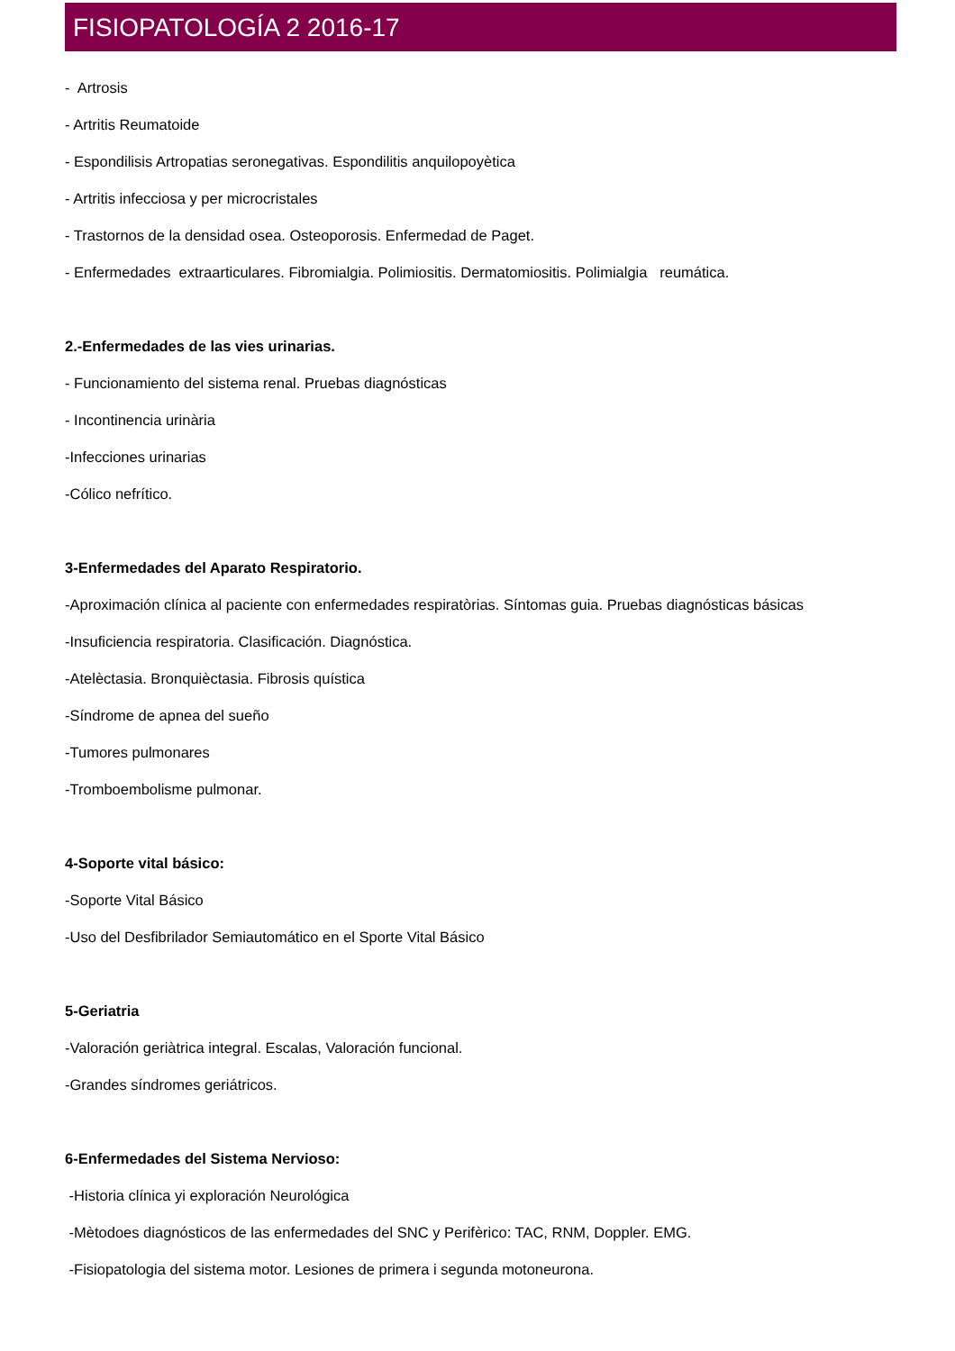FISIOPATOLOGÍA 2 2016-17
- Artrosis
- Artritis Reumatoide
- Espondilisis Artropatias seronegativas. Espondilitis anquilopoyètica
- Artritis infecciosa y per microcristales
- Trastornos de la densidad osea. Osteoporosis. Enfermedad de Paget.
- Enfermedades extraarticulares. Fibromialgia. Polimiositis. Dermatomiositis. Polimialgia reumática.
2.-Enfermedades de las vies urinarias.
- Funcionamiento del sistema renal. Pruebas diagnósticas
- Incontinencia urinària
-Infecciones urinarias
-Cólico nefrítico.
3-Enfermedades del Aparato Respiratorio.
-Aproximación clínica al paciente con enfermedades respiratòrias. Síntomas guia. Pruebas diagnósticas básicas
-Insuficiencia respiratoria. Clasificación. Diagnóstica.
-Atelèctasia. Bronquièctasia. Fibrosis quística
-Síndrome de apnea del sueño
-Tumores pulmonares
-Tromboembolisme pulmonar.
4-Soporte vital básico:
-Soporte Vital Básico
-Uso del Desfibrilador Semiautomático en el Sporte Vital Básico
5-Geriatria
-Valoración geriàtrica integral. Escalas, Valoración funcional.
-Grandes síndromes geriátricos.
6-Enfermedades del Sistema Nervioso:
-Historia clínica yi exploración Neurológica
-Mètodoes diagnósticos de las enfermedades del SNC y Perifèrico: TAC, RNM, Doppler. EMG.
-Fisiopatologia del sistema motor. Lesiones de primera i segunda motoneurona.